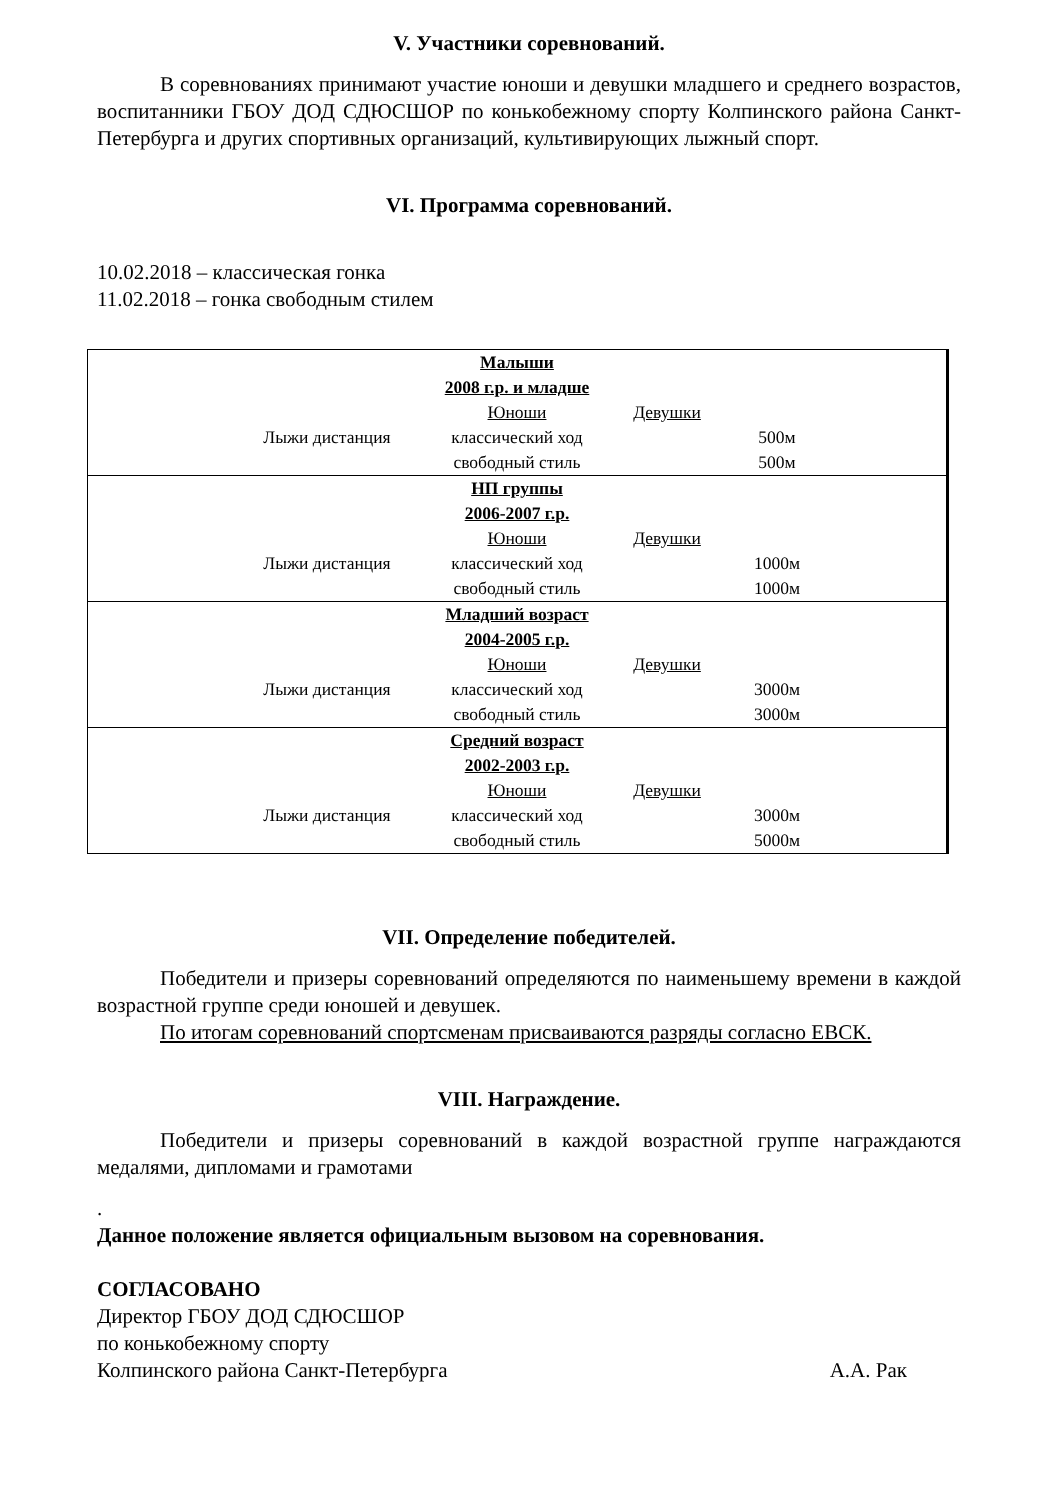V. Участники соревнований.
В соревнованиях принимают участие юноши и девушки младшего и среднего возрастов, воспитанники ГБОУ ДОД СДЮСШОР по конькобежному спорту Колпинского района Санкт-Петербурга и других спортивных организаций, культивирующих лыжный спорт.
VI. Программа соревнований.
10.02.2018 – классическая гонка
11.02.2018 – гонка свободным стилем
| Малыши 2008 г.р. и младше Юноши Девушки Лыжи дистанция классический ход 500м свободный стиль 500м |
| НП группы 2006-2007 г.р. Юноши Девушки Лыжи дистанция классический ход 1000м свободный стиль 1000м |
| Младший возраст 2004-2005 г.р. Юноши Девушки Лыжи дистанция классический ход 3000м свободный стиль 3000м |
| Средний возраст 2002-2003 г.р. Юноши Девушки Лыжи дистанция классический ход 3000м свободный стиль 5000м |
VII. Определение победителей.
Победители и призеры соревнований определяются по наименьшему времени в каждой возрастной группе среди юношей и девушек.
По итогам соревнований спортсменам присваиваются разряды согласно ЕВСК.
VIII. Награждение.
Победители и призеры соревнований в каждой возрастной группе награждаются медалями, дипломами и грамотами
.
Данное положение является официальным вызовом на соревнования.
СОГЛАСОВАНО
Директор ГБОУ ДОД СДЮСШОР
по конькобежному спорту
Колпинского района Санкт-Петербурга А.А. Рак